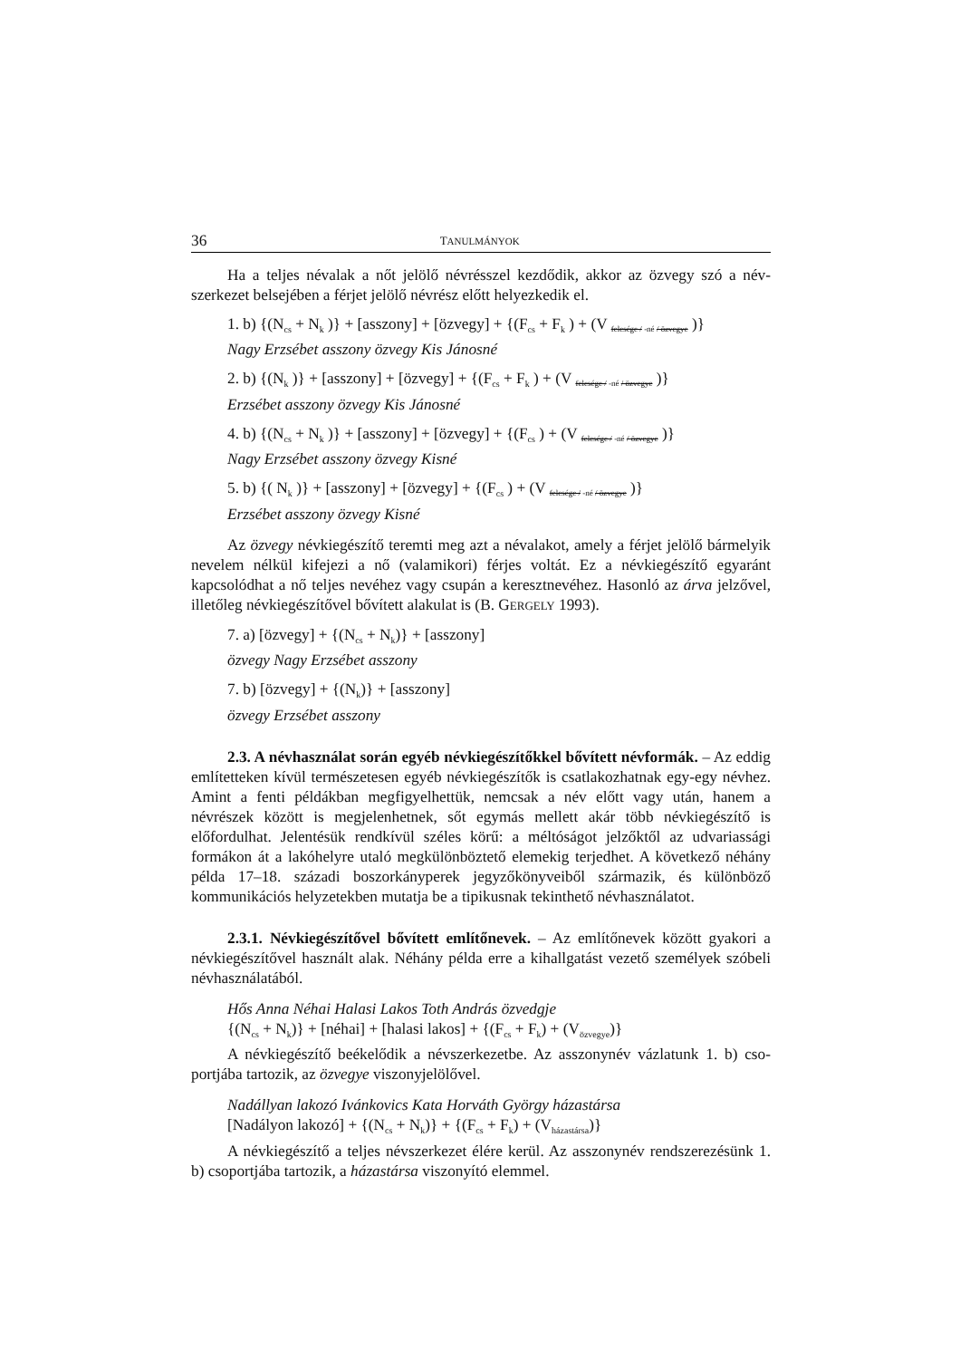36 TANULMÁNYOK
Ha a teljes névalak a nőt jelölő névrésszel kezdődik, akkor az özvegy szó a név­szerkezet belsejében a férjet jelölő névrész előtt helyezkedik el.
1. b) {(N<sub>cs</sub> + N<sub>k</sub> )} + [asszony] + [özvegy] + {(F<sub>cs</sub> + F<sub>k</sub> ) + (V felesége / -né / özvegye )}
Nagy Erzsébet asszony özvegy Kis Jánosné
2. b) {(N<sub>k</sub> )} + [asszony] + [özvegy] + {(F<sub>cs</sub> + F<sub>k</sub> ) + (V felesége / -né / özvegye )}
Erzsébet asszony özvegy Kis Jánosné
4. b) {(N<sub>cs</sub> + N<sub>k</sub> )} + [asszony] + [özvegy] + {(F<sub>cs</sub> ) + (V felesége / -né / özvegye )}
Nagy Erzsébet asszony özvegy Kisné
5. b) {( N<sub>k</sub> )} + [asszony] + [özvegy] + {(F<sub>cs</sub> ) + (V felesége / -né / özvegye )}
Erzsébet asszony özvegy Kisné
Az özvegy névkiegészítő teremti meg azt a névalakot, amely a férjet jelölő bárme­lyik nevelem nélkül kifejezi a nő (valamikori) férjes voltát. Ez a névkiegészítő egyaránt kapcsolódhat a nő teljes nevéhez vagy csupán a keresztnevéhez. Hasonló az árva jelző­vel, illetőleg névkiegészítővel bővített alakulat is (B. GERGELY 1993).
7. a) [özvegy] + {(N<sub>cs</sub> + N<sub>k</sub>)} + [asszony]
özvegy Nagy Erzsébet asszony
7. b) [özvegy] + {(N<sub>k</sub>)} + [asszony]
özvegy Erzsébet asszony
2.3. A névhasználat során egyéb névkiegészítőkkel bővített névformák. – Az eddig említetteken kívül természetesen egyéb névkiegészítők is csatlakozhatnak egy-egy névhez. Amint a fenti példákban megfigyelhettük, nemcsak a név előtt vagy után, hanem a névrészek között is megjelenhetnek, sőt egymás mellett akár több névkiegészítő is előfordulhat. Jelentésük rendkívül széles körű: a méltóságot jelzőktől az udvariassági formákon át a lakóhelyre utaló megkülönböztető elemekig terjedhet. A következő né­hány példa 17–18. századi boszorkányperek jegyzőkönyveiből származik, és különböző kommunikációs helyzetekben mutatja be a tipikusnak tekinthető névhasználatot.
2.3.1. Névkiegészítővel bővített említőnevek. – Az említőnevek között gyakori a névkiegészítővel használt alak. Néhány példa erre a kihallgatást vezető személyek szó­beli névhasználatából.
Hős Anna Néhai Halasi Lakos Toth András özvedgje
{(N<sub>cs</sub> + N<sub>k</sub>)} + [néhai] + [halasi lakos] + {(F<sub>cs</sub> + F<sub>k</sub>) + (V<sub>özvegye</sub>)}
A névkiegészítő beékelődik a névszerkezetbe. Az asszonynév vázlatunk 1. b) cso­portjába tartozik, az özvegye viszonyjelölővel.
Nadállyan lakozó Ivánkovics Kata Horváth György házastársa
[Nadályon lakozó] + {(N<sub>cs</sub> + N<sub>k</sub>)} + {(F<sub>cs</sub> + F<sub>k</sub>) + (V<sub>házastársa</sub>)}
A névkiegészítő a teljes névszerkezet élére kerül. Az asszonynév rendszerezésünk 1. b) csoportjába tartozik, a házastársa viszonyító elemmel.